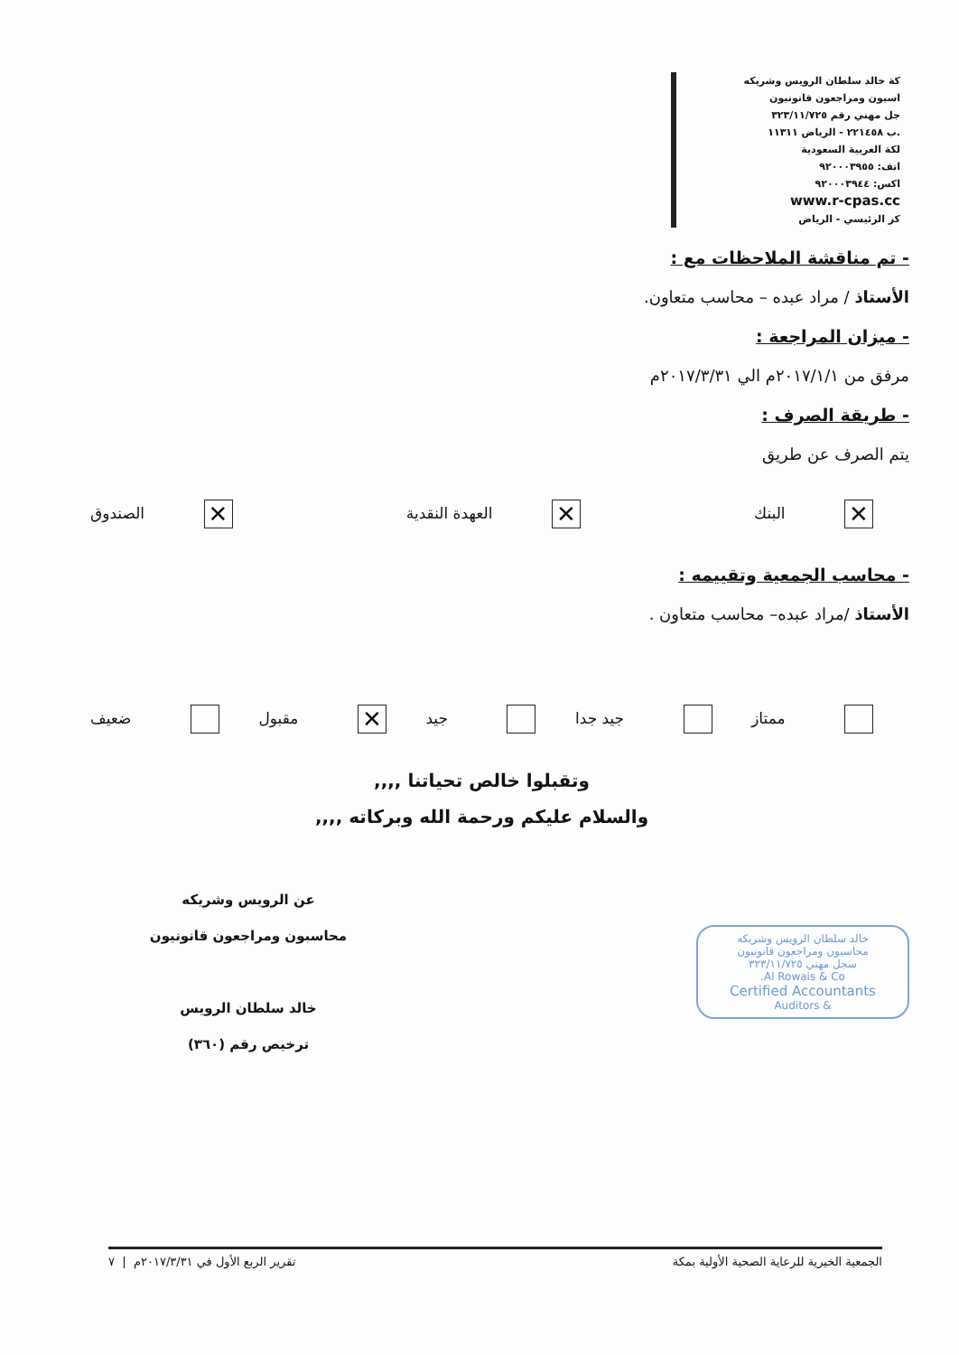كة خالد سلطان الرويس وشريكه
اسبون ومراجعون قانونيون
جل مهني رقم ٣٢٣/١١/٧٢٥
.ب ٢٢١٤٥٨ - الرياض ١١٣١١
لكة العربية السعودية
اتف: ٩٢٠٠٠٣٩٥٥
اكس: ٩٢٠٠٠٣٩٤٤
www.r-cpas.cc
كز الرئيسي - الرياض
- تم مناقشة الملاحظات مع :
الأستاذ / مراد عبده – محاسب متعاون.
- ميزان المراجعة :
مرفق من ٢٠١٧/١/١م الي ٢٠١٧/٣/٣١م
- طريقة الصرف :
يتم الصرف عن طريق
✕ البنك ✕ العهدة النقدية ✕ الصندوق
- محاسب الجمعية وتقييمه :
الأستاذ /مراد عبده– محاسب متعاون .
ممتاز جيد جدا جيد ✕ مقبول ضعيف
وتقبلوا خالص تحياتنا ,,,,
والسلام عليكم ورحمة الله وبركاته ,,,,
خالد سلطان الرويس وشريكه
محاسبون ومراجعون قانونيون
سجل مهني ٣٢٣/١١/٧٢٥
Al Rowais & Co.
Certified Accountants
& Auditors
عن الرويس وشريكه
محاسبون ومراجعون قانونيون
خالد سلطان الرويس
ترخيص رقم (٣٦٠)
الجمعية الخيرية للرعاية الصحية الأولية بمكة تقرير الربع الأول في ٢٠١٧/٣/٣١م | ٧